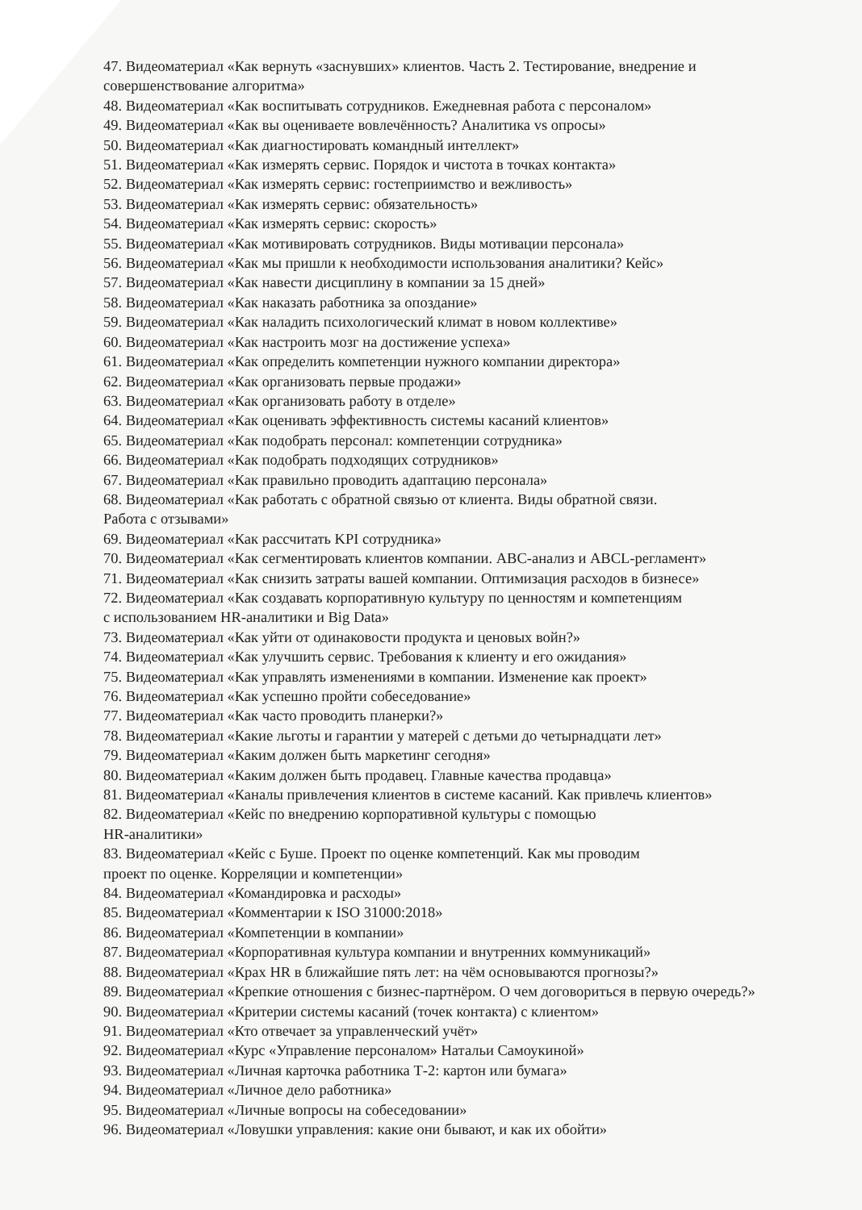47. Видеоматериал «Как вернуть «заснувших» клиентов. Часть 2. Тестирование, внедрение и совершенствование алгоритма»
48. Видеоматериал «Как воспитывать сотрудников. Ежедневная работа с персоналом»
49. Видеоматериал «Как вы оцениваете вовлечённость? Аналитика vs опросы»
50. Видеоматериал «Как диагностировать командный интеллект»
51. Видеоматериал «Как измерять сервис. Порядок и чистота в точках контакта»
52. Видеоматериал «Как измерять сервис: гостеприимство и вежливость»
53. Видеоматериал «Как измерять сервис: обязательность»
54. Видеоматериал «Как измерять сервис: скорость»
55. Видеоматериал «Как мотивировать сотрудников. Виды мотивации персонала»
56. Видеоматериал «Как мы пришли к необходимости использования аналитики? Кейс»
57. Видеоматериал «Как навести дисциплину в компании за 15 дней»
58. Видеоматериал «Как наказать работника за опоздание»
59. Видеоматериал «Как наладить психологический климат в новом коллективе»
60. Видеоматериал «Как настроить мозг на достижение успеха»
61. Видеоматериал «Как определить компетенции нужного компании директора»
62. Видеоматериал «Как организовать первые продажи»
63. Видеоматериал «Как организовать работу в отделе»
64. Видеоматериал «Как оценивать эффективность системы касаний клиентов»
65. Видеоматериал «Как подобрать персонал: компетенции сотрудника»
66. Видеоматериал «Как подобрать подходящих сотрудников»
67. Видеоматериал «Как правильно проводить адаптацию персонала»
68. Видеоматериал «Как работать с обратной связью от клиента. Виды обратной связи.
Работа с отзывами»
69. Видеоматериал «Как рассчитать KPI сотрудника»
70. Видеоматериал «Как сегментировать клиентов компании. ABC-анализ и ABCL-регламент»
71. Видеоматериал «Как снизить затраты вашей компании. Оптимизация расходов в бизнесе»
72. Видеоматериал «Как создавать корпоративную культуру по ценностям и компетенциям
с использованием HR-аналитики и Big Data»
73. Видеоматериал «Как уйти от одинаковости продукта и ценовых войн?»
74. Видеоматериал «Как улучшить сервис. Требования к клиенту и его ожидания»
75. Видеоматериал «Как управлять изменениями в компании. Изменение как проект»
76. Видеоматериал «Как успешно пройти собеседование»
77. Видеоматериал «Как часто проводить планерки?»
78. Видеоматериал «Какие льготы и гарантии у матерей с детьми до четырнадцати лет»
79. Видеоматериал «Каким должен быть маркетинг сегодня»
80. Видеоматериал «Каким должен быть продавец. Главные качества продавца»
81. Видеоматериал «Каналы привлечения клиентов в системе касаний. Как привлечь клиентов»
82. Видеоматериал «Кейс по внедрению корпоративной культуры с помощью
HR-аналитики»
83. Видеоматериал «Кейс с Буше. Проект по оценке компетенций. Как мы проводим
проект по оценке. Корреляции и компетенции»
84. Видеоматериал «Командировка и расходы»
85. Видеоматериал «Комментарии к ISO 31000:2018»
86. Видеоматериал «Компетенции в компании»
87. Видеоматериал «Корпоративная культура компании и внутренних коммуникаций»
88. Видеоматериал «Крах HR в ближайшие пять лет: на чём основываются прогнозы?»
89. Видеоматериал «Крепкие отношения с бизнес-партнёром. О чем договориться в первую очередь?»
90. Видеоматериал «Критерии системы касаний (точек контакта) с клиентом»
91. Видеоматериал «Кто отвечает за управленческий учёт»
92. Видеоматериал «Курс «Управление персоналом» Натальи Самоукиной»
93. Видеоматериал «Личная карточка работника Т-2: картон или бумага»
94. Видеоматериал «Личное дело работника»
95. Видеоматериал «Личные вопросы на собеседовании»
96. Видеоматериал «Ловушки управления: какие они бывают, и как их обойти»